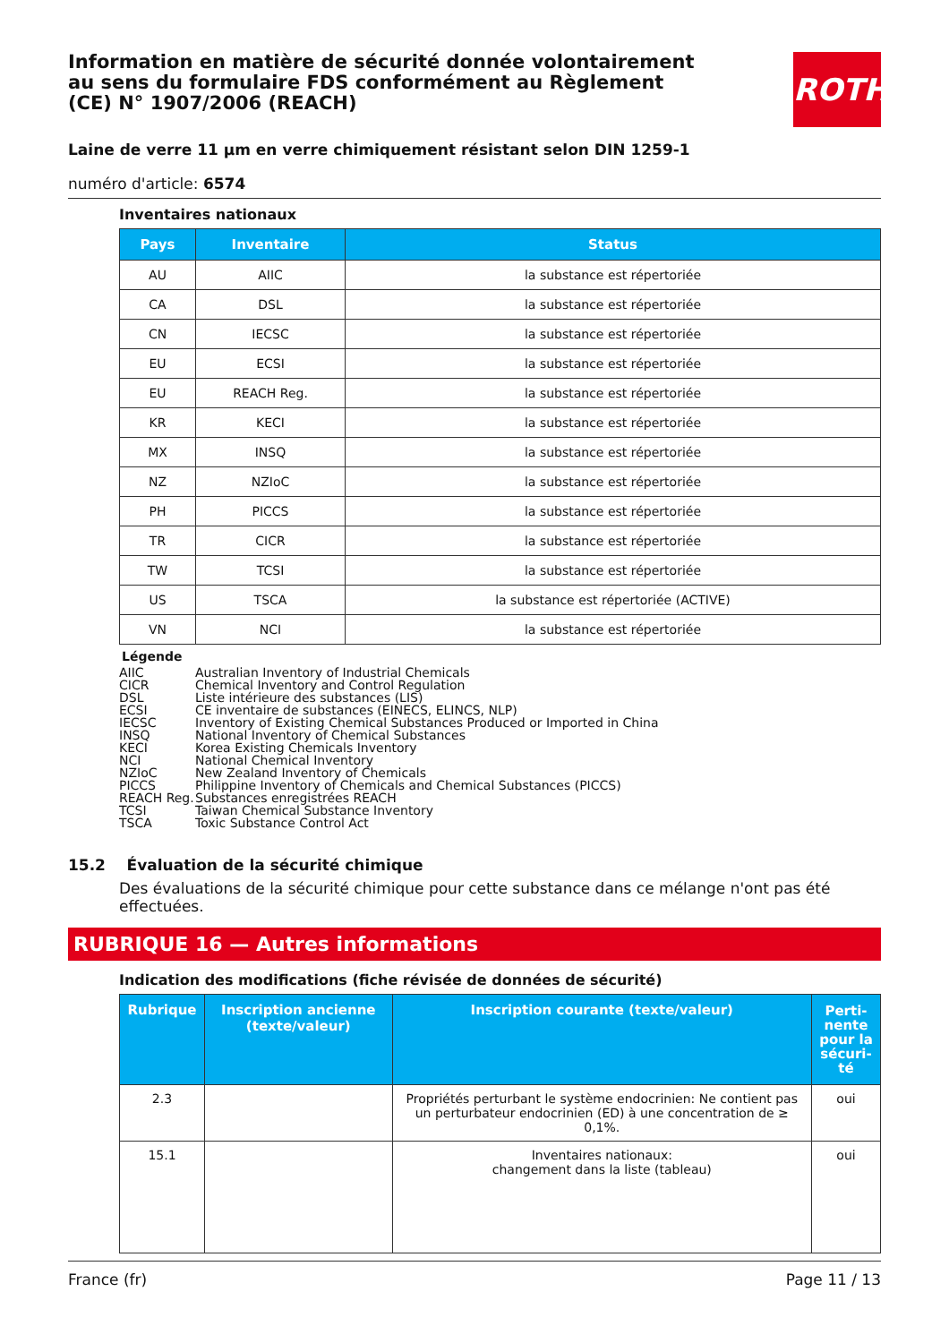ROTH
Information en matière de sécurité donnée volontairement au sens du formulaire FDS conformément au Règlement (CE) N° 1907/2006 (REACH)
Laine de verre 11 µm en verre chimiquement résistant selon DIN 1259-1
numéro d'article: 6574
Inventaires nationaux
| Pays | Inventaire | Status |
| --- | --- | --- |
| AU | AIIC | la substance est répertoriée |
| CA | DSL | la substance est répertoriée |
| CN | IECSC | la substance est répertoriée |
| EU | ECSI | la substance est répertoriée |
| EU | REACH Reg. | la substance est répertoriée |
| KR | KECI | la substance est répertoriée |
| MX | INSQ | la substance est répertoriée |
| NZ | NZIoC | la substance est répertoriée |
| PH | PICCS | la substance est répertoriée |
| TR | CICR | la substance est répertoriée |
| TW | TCSI | la substance est répertoriée |
| US | TSCA | la substance est répertoriée (ACTIVE) |
| VN | NCI | la substance est répertoriée |
Légende
AIIC Australian Inventory of Industrial Chemicals
CICR Chemical Inventory and Control Regulation
DSL Liste intérieure des substances (LIS)
ECSI CE inventaire de substances (EINECS, ELINCS, NLP)
IECSC Inventory of Existing Chemical Substances Produced or Imported in China
INSQ National Inventory of Chemical Substances
KECI Korea Existing Chemicals Inventory
NCI National Chemical Inventory
NZIoC New Zealand Inventory of Chemicals
PICCS Philippine Inventory of Chemicals and Chemical Substances (PICCS)
REACH Reg. Substances enregistrées REACH
TCSI Taiwan Chemical Substance Inventory
TSCA Toxic Substance Control Act
15.2 Évaluation de la sécurité chimique
Des évaluations de la sécurité chimique pour cette substance dans ce mélange n'ont pas été effectuées.
RUBRIQUE 16 — Autres informations
Indication des modifications (fiche révisée de données de sécurité)
| Rubrique | Inscription ancienne (texte/valeur) | Inscription courante (texte/valeur) | Perti-nente pour la sécuri-té |
| --- | --- | --- | --- |
| 2.3 | | Propriétés perturbant le système endocrinien: Ne contient pas un perturbateur endocrinien (ED) à une concentration de ≥ 0,1%. | oui |
| 15.1 | | Inventaires nationaux: changement dans la liste (tableau) | oui |
France (fr) Page 11 / 13